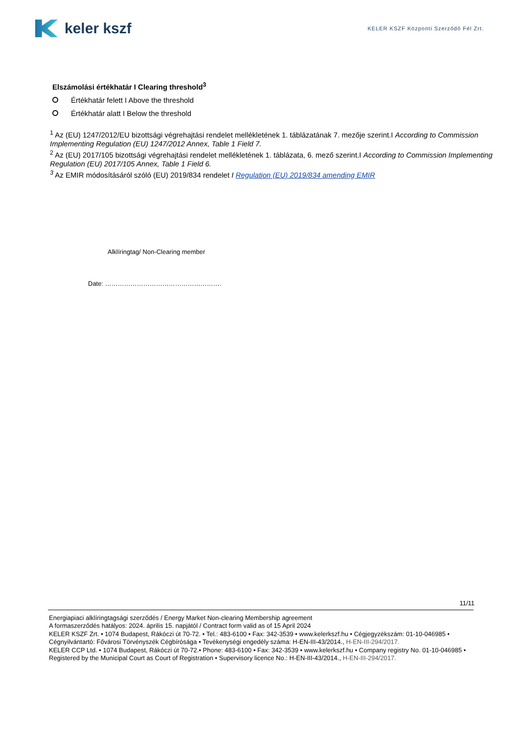keler kszf
KELER KSZF Központi Szerződő Fél Zrt.
Elszámolási értékhatár I Clearing threshold<sup>3</sup>
Értékhatár felett I Above the threshold
Értékhatár alatt I Below the threshold
<sup>1</sup> Az (EU) 1247/2012/EU bizottsági végrehajtási rendelet mellékletének 1. táblázatának 7. mezője szerint.I According to Commission Implementing Regulation (EU) 1247/2012 Annex, Table 1 Field 7.
<sup>2</sup> Az (EU) 2017/105 bizottsági végrehajtási rendelet mellékletének 1. táblázata, 6. mező szerint.I According to Commission Implementing Regulation (EU) 2017/105 Annex, Table 1 Field 6.
<sup>3</sup> Az EMIR módosításáról szóló (EU) 2019/834 rendelet I Regulation (EU) 2019/834 amending EMIR
Alklíringtag/ Non-Clearing member
Date: ……………………………………………….
11/11
Energiapiaci alklíringtagsági szerződés / Energy Market Non-clearing Membership agreement
A formaszerződés hatályos: 2024. április 15. napjától / Contract form valid as of 15 April 2024
KELER KSZF Zrt. • 1074 Budapest, Rákóczi út 70-72. • Tel.: 483-6100 • Fax: 342-3539 • www.kelerkszf.hu • Cégjegyzékszám: 01-10-046985 • Cégnyilvántartó: Fővárosi Törvényszék Cégbírósága • Tevékenységi engedély száma: H-EN-III-43/2014., H-EN-III-294/2017.
KELER CCP Ltd. • 1074 Budapest, Rákóczi út 70-72.• Phone: 483-6100 • Fax: 342-3539 • www.kelerkszf.hu • Company registry No. 01-10-046985 • Registered by the Municipal Court as Court of Registration • Supervisory licence No.: H-EN-III-43/2014., H-EN-III-294/2017.